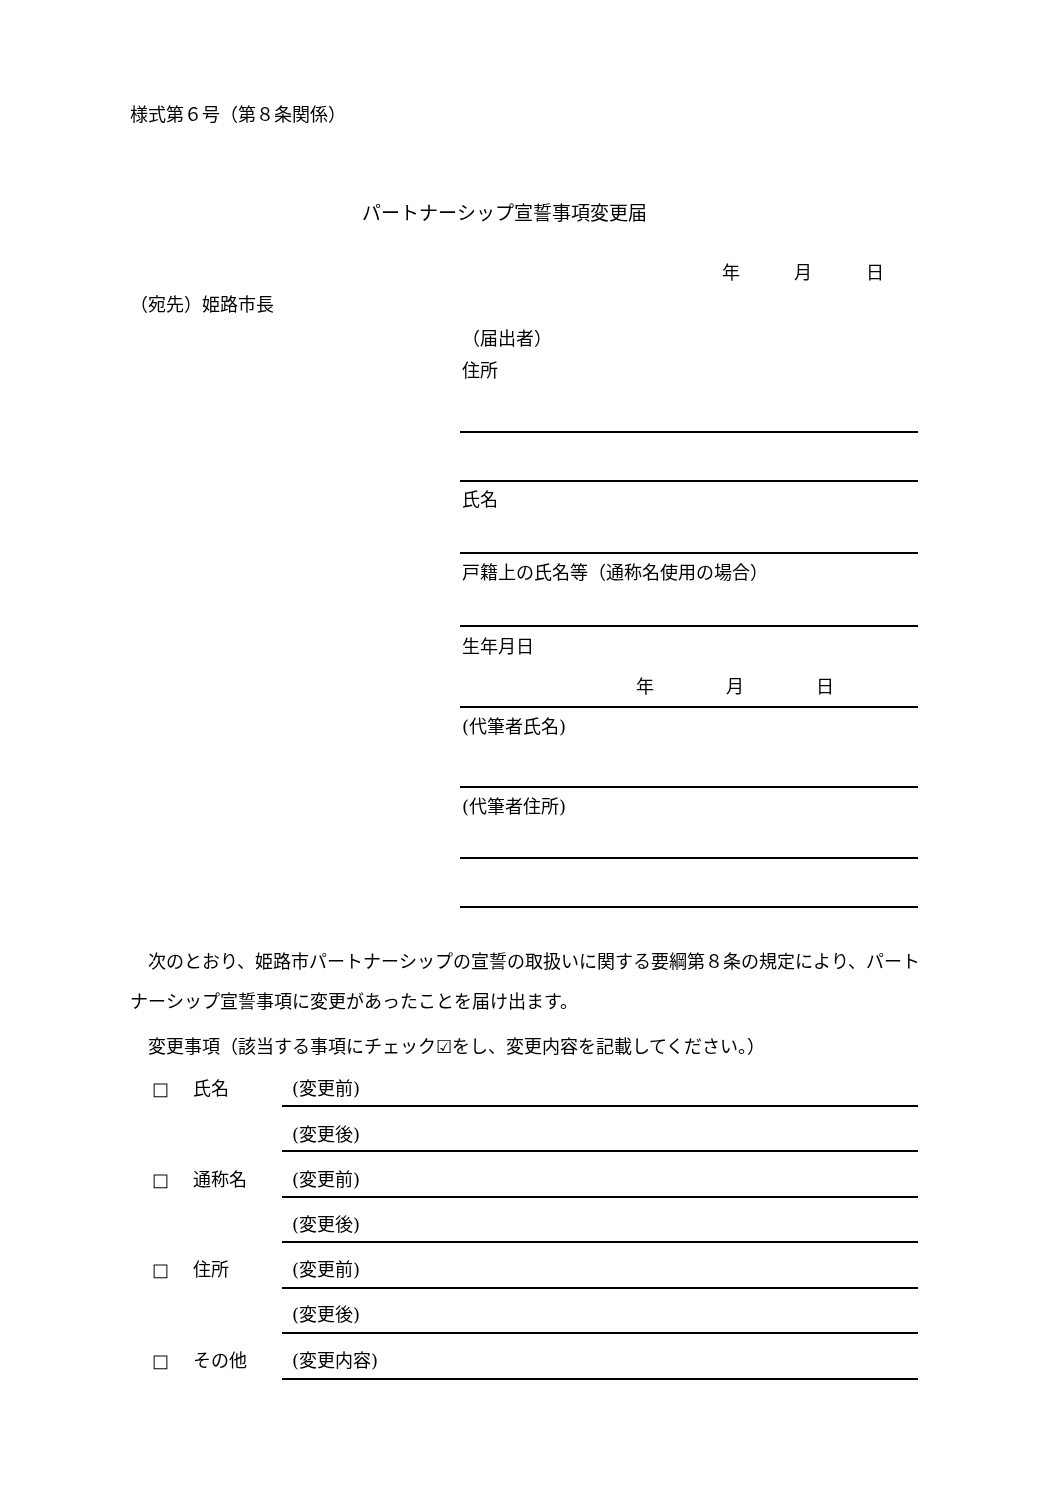様式第６号（第８条関係）
パートナーシップ宣誓事項変更届
年　　　月　　　日
（宛先）姫路市長
（届出者）
住所
氏名
戸籍上の氏名等（通称名使用の場合）
生年月日
年　　　　月　　　　日
(代筆者氏名)
(代筆者住所)
　次のとおり、姫路市パートナーシップの宣誓の取扱いに関する要綱第８条の規定により、パートナーシップ宣誓事項に変更があったことを届け出ます。
　変更事項（該当する事項にチェック☑をし、変更内容を記載してください。）
□　 氏名 (変更前)
(変更後)
□　 通称名 (変更前)
(変更後)
□　 住所 (変更前)
(変更後)
□　 その他 (変更内容)